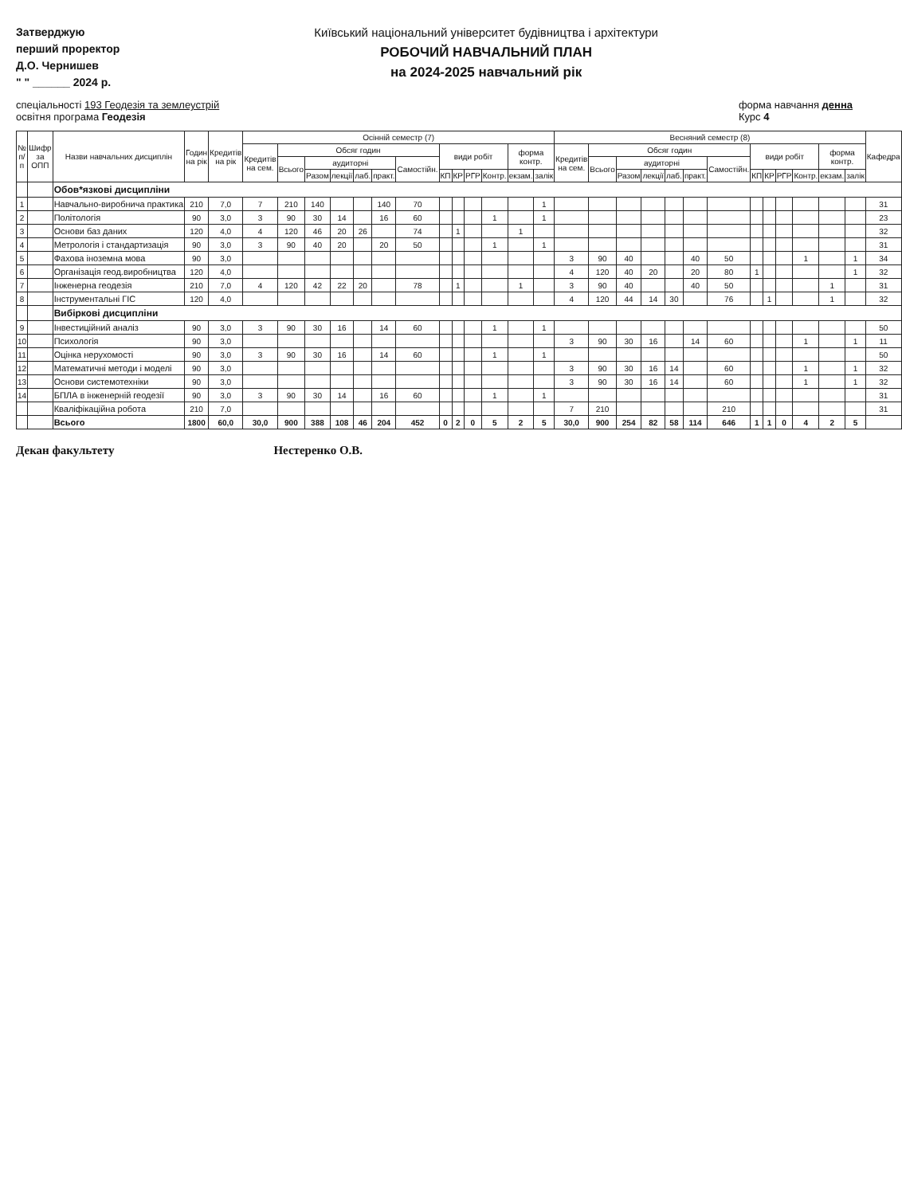Затверджую
перший проректор
Д.О. Чернишев
" " ______ 2024 р.
Київський національний університет будівництва і архітектури
РОБОЧИЙ НАВЧАЛЬНИЙ ПЛАН
на 2024-2025 навчальний рік
спеціальності 193 Геодезія та землеустрій
освітня програма Геодезія
форма навчання денна
Курс 4
| № п/п | Шифр за ОПП | Назви навчальних дисциплін | Годин на рік | Кредитів на рік | Осінній семестр (7) | | | | | | | | | | | | | Весняний семестр (8) | | | | | | | | | | | | | Кафедра |
| --- | --- | --- | --- | --- | --- | --- | --- | --- | --- | --- | --- | --- | --- | --- | --- | --- | --- | --- | --- | --- | --- | --- | --- | --- | --- | --- | --- | --- | --- | --- | --- |
| | | | | | Кредитів на сем. | Обсяг годин | | | | | | види робіт | | | | форма контр. | | Кредитів на сем. | Обсяг годин | | | | | | види робіт | | | | форма контр. | | |
| | | | | | | Всього | аудиторні | | | | Самостійн. | | | | | | | | Всього | аудиторні | | | | Самостійн. | | | | | | | |
| | | | | | | | Разом | лекції | лаб. | практ. | | КП | КР | РГР | Контр. | екзам. | залік | | | Разом | лекції | лаб. | практ. | | КП | КР | РГР | Контр. | екзам. | залік | |
| | | Обов*язкові дисципліни | | | | | | | | | | | | | | | | | | | | | | | | | | | | | |
| 1 | | Навчально-виробнича практика | 210 | 7,0 | 7 | 210 | 140 | | | 140 | 70 | | | | | | 1 | | | | | | | | | | | | | | 31 |
| 2 | | Політологія | 90 | 3,0 | 3 | 90 | 30 | 14 | | 16 | 60 | | | | 1 | | 1 | | | | | | | | | | | | | | 23 |
| 3 | | Основи баз даних | 120 | 4,0 | 4 | 120 | 46 | 20 | 26 | | 74 | | 1 | | | 1 | | | | | | | | | | | | | | | 32 |
| 4 | | Метрологія і стандартизація | 90 | 3,0 | 3 | 90 | 40 | 20 | | 20 | 50 | | | | 1 | | 1 | | | | | | | | | | | | | | 31 |
| 5 | | Фахова іноземна мова | 90 | 3,0 | | | | | | | | | | | | | | 3 | 90 | 40 | | | 40 | 50 | | | | 1 | | 1 | 34 |
| 6 | | Організація геод.виробництва | 120 | 4,0 | | | | | | | | | | | | | | 4 | 120 | 40 | 20 | | 20 | 80 | 1 | | | | | 1 | 32 |
| 7 | | Інженерна геодезія | 210 | 7,0 | 4 | 120 | 42 | 22 | 20 | | 78 | | 1 | | | 1 | | 3 | 90 | 40 | | | 40 | 50 | | | | | 1 | | 31 |
| 8 | | Інструментальні ГІС | 120 | 4,0 | | | | | | | | | | | | | | 4 | 120 | 44 | 14 | 30 | | 76 | | 1 | | | 1 | | 32 |
| | | Вибіркові дисципліни | | | | | | | | | | | | | | | | | | | | | | | | | | | | | |
| 9 | | Інвестиційний аналіз | 90 | 3,0 | 3 | 90 | 30 | 16 | | 14 | 60 | | | | 1 | | 1 | | | | | | | | | | | | | | 50 |
| 10 | | Психологія | 90 | 3,0 | | | | | | | | | | | | | | 3 | 90 | 30 | 16 | | 14 | 60 | | | | 1 | | 1 | 11 |
| 11 | | Оцінка нерухомості | 90 | 3,0 | 3 | 90 | 30 | 16 | | 14 | 60 | | | | 1 | | 1 | | | | | | | | | | | | | | 50 |
| 12 | | Математичні методи і моделі | 90 | 3,0 | | | | | | | | | | | | | | 3 | 90 | 30 | 16 | 14 | | 60 | | | | 1 | | 1 | 32 |
| 13 | | Основи системотехніки | 90 | 3,0 | | | | | | | | | | | | | | 3 | 90 | 30 | 16 | 14 | | 60 | | | | 1 | | 1 | 32 |
| 14 | | БПЛА в інженерній геодезії | 90 | 3,0 | 3 | 90 | 30 | 14 | | 16 | 60 | | | | 1 | | 1 | | | | | | | | | | | | | | 31 |
| | | Кваліфікаційна робота | 210 | 7,0 | | | | | | | | | | | | | | 7 | 210 | | | | | 210 | | | | | | | 31 |
| | | Всього | 1800 | 60,0 | 30,0 | 900 | 388 | 108 | 46 | 204 | 452 | 0 | 2 | 0 | 5 | 2 | 5 | 30,0 | 900 | 254 | 82 | 58 | 114 | 646 | 1 | 1 | 0 | 4 | 2 | 5 | |
Декан факультету Нестеренко О.В.